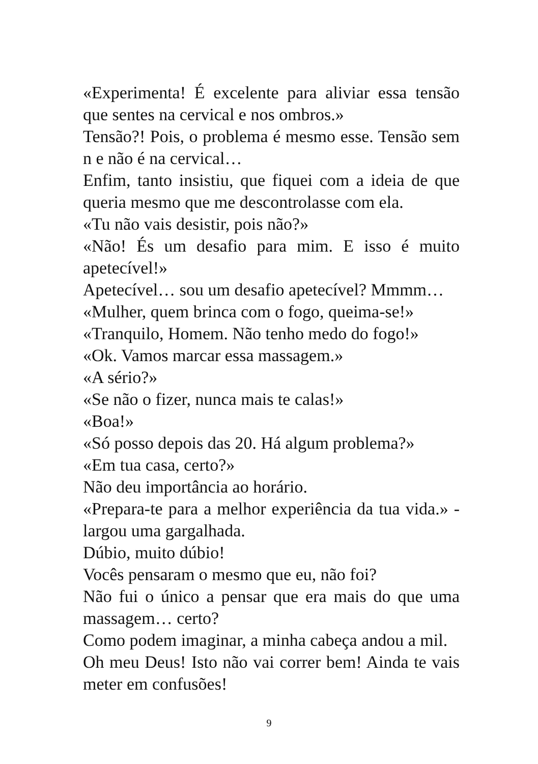«Experimenta! É excelente para aliviar essa tensão que sentes na cervical e nos ombros.»
Tensão?! Pois, o problema é mesmo esse. Tensão sem n e não é na cervical…
Enfim, tanto insistiu, que fiquei com a ideia de que queria mesmo que me descontrolasse com ela.
«Tu não vais desistir, pois não?»
«Não! És um desafio para mim. E isso é muito apetecível!»
Apetecível… sou um desafio apetecível? Mmmm…
«Mulher, quem brinca com o fogo, queima-se!»
«Tranquilo, Homem. Não tenho medo do fogo!»
«Ok. Vamos marcar essa massagem.»
«A sério?»
«Se não o fizer, nunca mais te calas!»
«Boa!»
«Só posso depois das 20. Há algum problema?»
«Em tua casa, certo?»
Não deu importância ao horário.
«Prepara-te para a melhor experiência da tua vida.» - largou uma gargalhada.
Dúbio, muito dúbio!
Vocês pensaram o mesmo que eu, não foi?
Não fui o único a pensar que era mais do que uma massagem… certo?
Como podem imaginar, a minha cabeça andou a mil.
Oh meu Deus! Isto não vai correr bem! Ainda te vais meter em confusões!
9